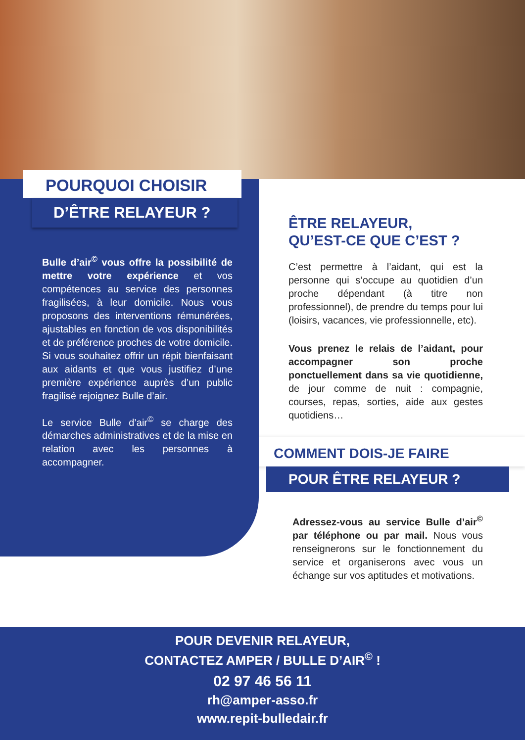POURQUOI CHOISIR
D’ÊTRE RELAYEUR ?
Bulle d’air<sup>©</sup> vous offre la possibilité de mettre votre expérience et vos compétences au service des personnes fragilisées, à leur domicile. Nous vous proposons des interventions rémunérées, ajustables en fonction de vos disponibilités et de préférence proches de votre domicile. Si vous souhaitez offrir un répit bienfaisant aux aidants et que vous justifiez d’une première expérience auprès d’un public fragilisé rejoignez Bulle d’air.
Le service Bulle d’air<sup>©</sup> se charge des démarches administratives et de la mise en relation avec les personnes à accompagner.
ÊTRE RELAYEUR,
QU’EST-CE QUE C’EST ?
C’est permettre à l’aidant, qui est la personne qui s’occupe au quotidien d’un proche dépendant (à titre non professionnel), de prendre du temps pour lui (loisirs, vacances, vie professionnelle, etc).
Vous prenez le relais de l’aidant, pour accompagner son proche ponctuellement dans sa vie quotidienne, de jour comme de nuit : compagnie, courses, repas, sorties, aide aux gestes quotidiens…
COMMENT DOIS-JE FAIRE
POUR ÊTRE RELAYEUR ?
Adressez-vous au service Bulle d’air<sup>©</sup> par téléphone ou par mail. Nous vous renseignerons sur le fonctionnement du service et organiserons avec vous un échange sur vos aptitudes et motivations.
POUR DEVENIR RELAYEUR,
CONTACTEZ AMPER / BULLE D’AIR<sup>©</sup> !
02 97 46 56 11
rh@amper-asso.fr
www.repit-bulledair.fr